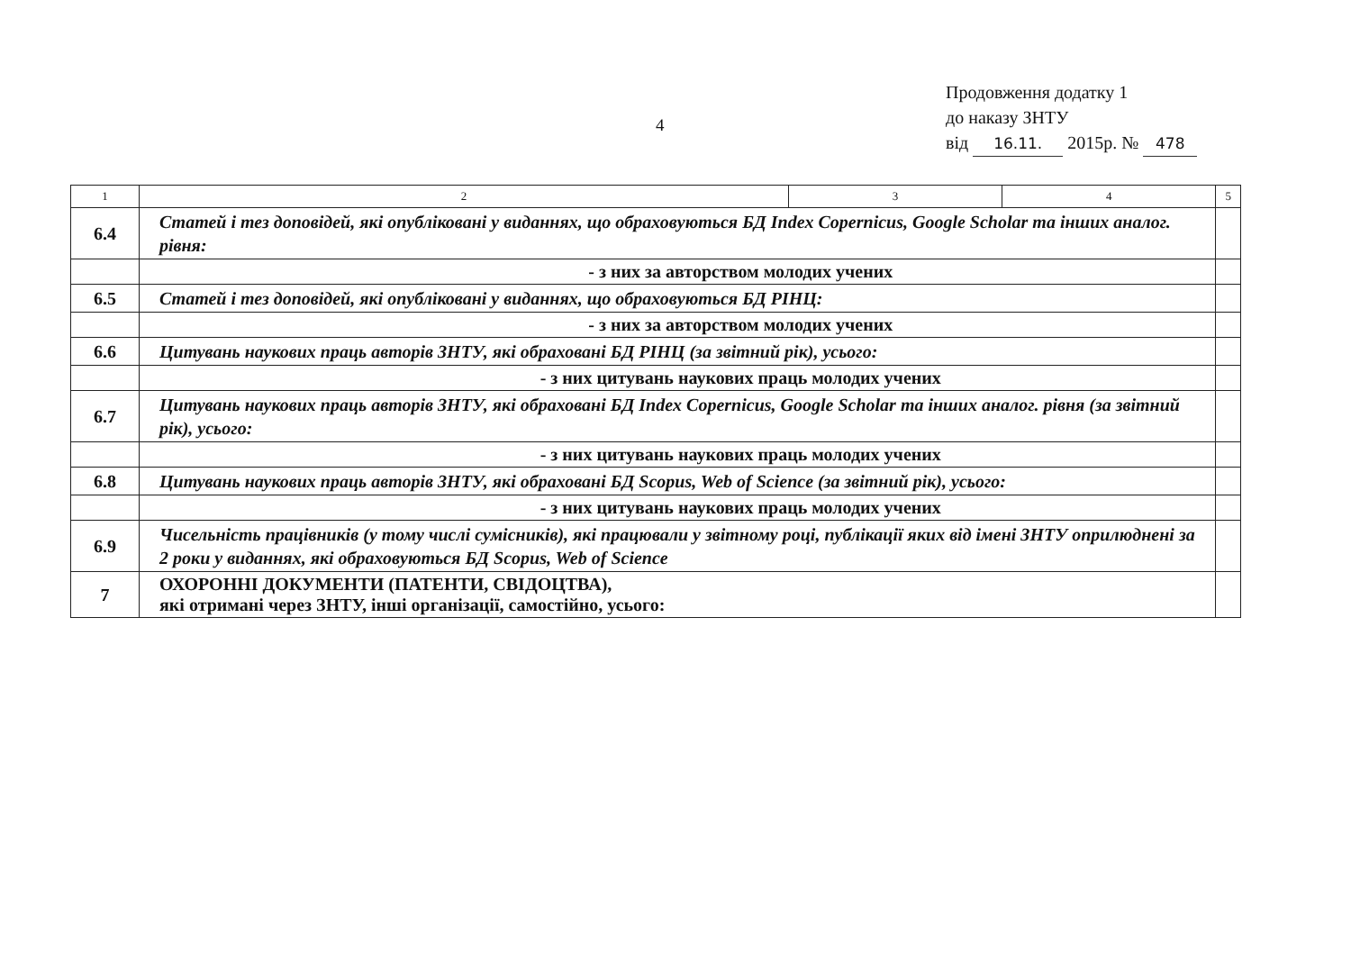4
Продовження додатку 1
до наказу ЗНТУ
від 16.11. 2015р. № 478
| 1 | 2 | 3 | 4 | 5 |
| --- | --- | --- | --- | --- |
| 6.4 | Статей і тез доповідей, які опубліковані у виданнях, що обраховуються БД Index Copernicus, Google Scholar та інших аналог. рівня: | | | |
| | - з них за авторством молодих учених | | | |
| 6.5 | Статей і тез доповідей, які опубліковані у виданнях, що обраховуються БД РІНЦ: | | | |
| | - з них за авторством молодих учених | | | |
| 6.6 | Цитувань наукових праць авторів ЗНТУ, які обраховані БД РІНЦ (за звітний рік), усього: | | | |
| | - з них цитувань наукових праць молодих учених | | | |
| 6.7 | Цитувань наукових праць авторів ЗНТУ, які обраховані БД Index Copernicus, Google Scholar та інших аналог. рівня (за звітний рік), усього: | | | |
| | - з них цитувань наукових праць молодих учених | | | |
| 6.8 | Цитувань наукових праць авторів ЗНТУ, які обраховані БД Scopus, Web of Science (за звітний рік), усього: | | | |
| | - з них цитувань наукових праць молодих учених | | | |
| 6.9 | Чисельність працівників (у тому числі сумісників), які працювали у звітному році, публікації яких від імені ЗНТУ оприлюднені за 2 роки у виданнях, які обраховуються БД Scopus, Web of Science | | | |
| 7 | ОХОРОННІ ДОКУМЕНТИ (ПАТЕНТИ, СВІДОЦТВА), які отримані через ЗНТУ, інші організації, самостійно, усього: | | | |